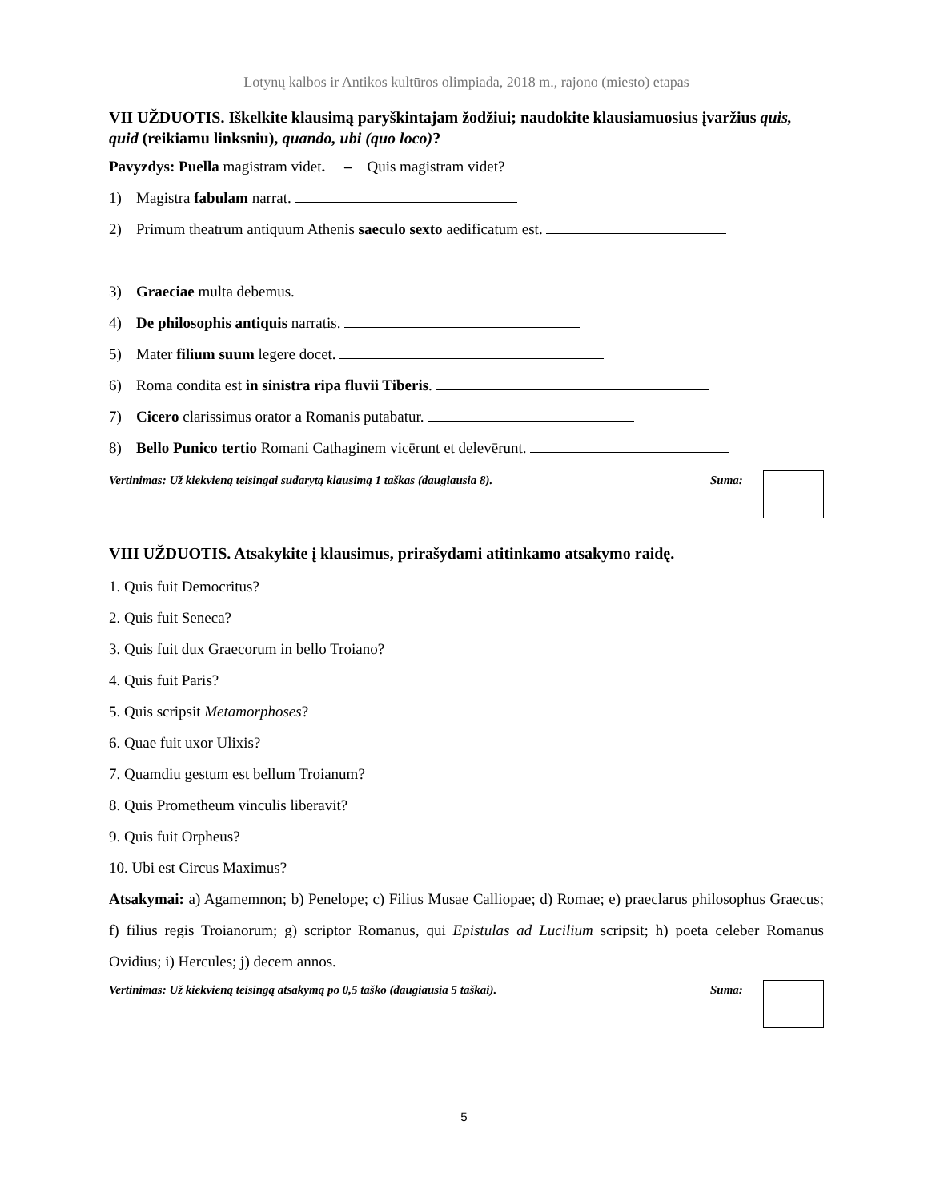Lotynų kalbos ir Antikos kultūros olimpiada, 2018 m., rajono (miesto) etapas
VII UŽDUOTIS. Iškelkite klausimą paryškintajam žodžiui; naudokite klausiamuosius įvaržius quis, quid (reikiamu linksniu), quando, ubi (quo loco)?
Pavyzdys: Puella magistram videt. – Quis magistram videt?
1) Magistra fabulam narrat.
2) Primum theatrum antiquum Athenis saeculo sexto aedificatum est.
3) Graeciae multa debemus.
4) De philosophis antiquis narratis.
5) Mater filium suum legere docet.
6) Roma condita est in sinistra ripa fluvii Tiberis.
7) Cicero clarissimus orator a Romanis putabatur.
8) Bello Punico tertio Romani Cathaginem vicērunt et delevērunt.
Vertinimas: Už kiekvieną teisingai sudarytą klausimą 1 taškas (daugiausia 8). Suma:
VIII UŽDUOTIS. Atsakykite į klausimus, prirašydami atitinkamo atsakymo raidę.
1. Quis fuit Democritus?
2. Quis fuit Seneca?
3. Quis fuit dux Graecorum in bello Troiano?
4. Quis fuit Paris?
5. Quis scripsit Metamorphoses?
6. Quae fuit uxor Ulixis?
7. Quamdiu gestum est bellum Troianum?
8. Quis Prometheum vinculis liberavit?
9. Quis fuit Orpheus?
10. Ubi est Circus Maximus?
Atsakymai: a) Agamemnon; b) Penelope; c) Filius Musae Calliopae; d) Romae; e) praeclarus philosophus Graecus; f) filius regis Troianorum; g) scriptor Romanus, qui Epistulas ad Lucilium scripsit; h) poeta celeber Romanus Ovidius; i) Hercules; j) decem annos.
Vertinimas: Už kiekvieną teisingą atsakymą po 0,5 taško (daugiausia 5 taškai). Suma:
5